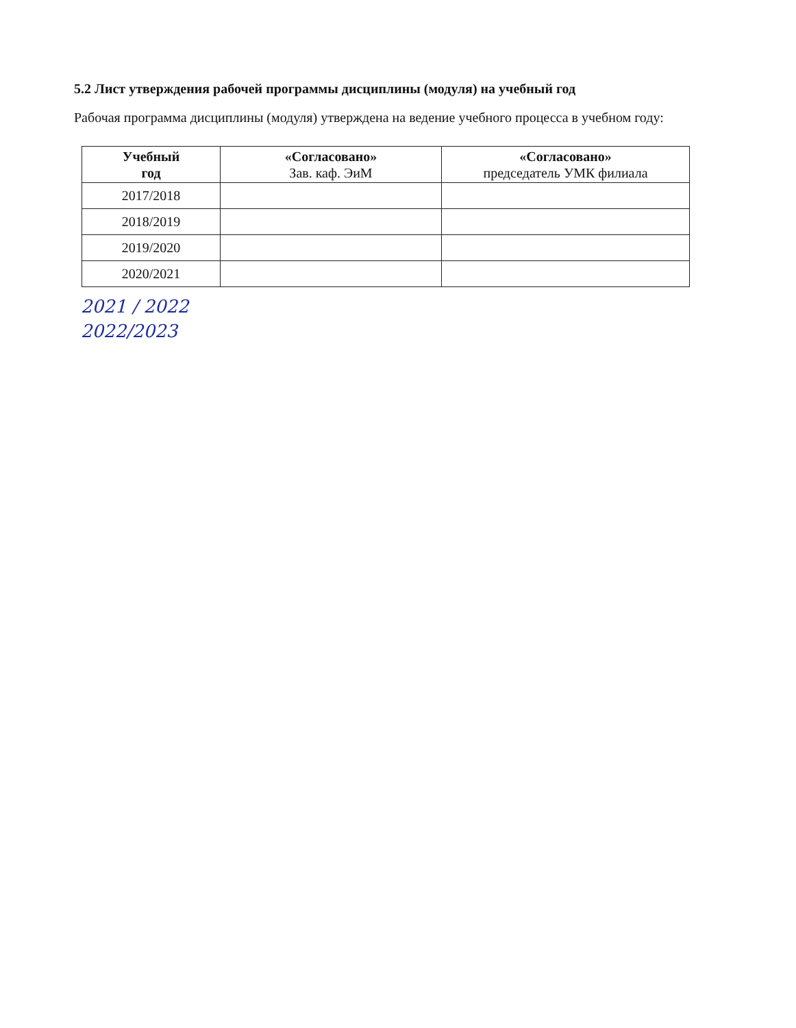5.2 Лист утверждения рабочей программы дисциплины (модуля) на учебный год
Рабочая программа дисциплины (модуля) утверждена на ведение учебного процесса в учебном году:
| Учебный год | «Согласовано» Зав. каф. ЭиМ | «Согласовано» председатель УМК филиала |
| --- | --- | --- |
| 2017/2018 | | |
| 2018/2019 | | |
| 2019/2020 | | |
| 2020/2021 | | |
2021 / 2022
2022/2023